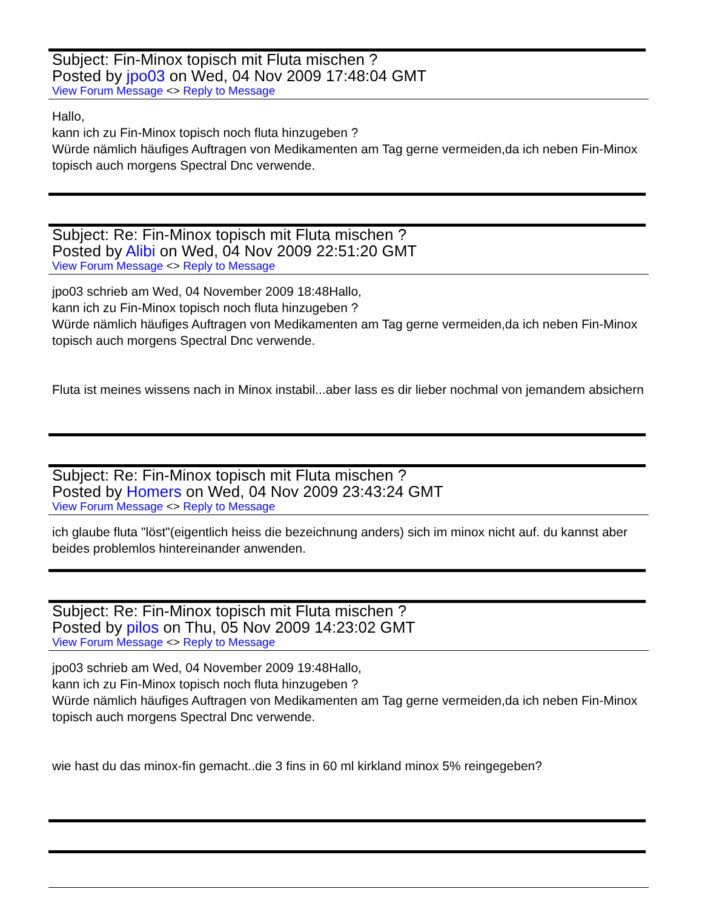Subject: Fin-Minox topisch mit Fluta mischen ?
Posted by jpo03 on Wed, 04 Nov 2009 17:48:04 GMT
View Forum Message <> Reply to Message
Hallo,
kann ich zu Fin-Minox topisch noch fluta hinzugeben ?
Würde nämlich häufiges Auftragen von Medikamenten am Tag gerne vermeiden,da ich neben Fin-Minox topisch auch morgens Spectral Dnc verwende.
Subject: Re: Fin-Minox topisch mit Fluta mischen ?
Posted by Alibi on Wed, 04 Nov 2009 22:51:20 GMT
View Forum Message <> Reply to Message
jpo03 schrieb am Wed, 04 November 2009 18:48Hallo,
kann ich zu Fin-Minox topisch noch fluta hinzugeben ?
Würde nämlich häufiges Auftragen von Medikamenten am Tag gerne vermeiden,da ich neben Fin-Minox topisch auch morgens Spectral Dnc verwende.
Fluta ist meines wissens nach in Minox instabil...aber lass es dir lieber nochmal von jemandem absichern
Subject: Re: Fin-Minox topisch mit Fluta mischen ?
Posted by Homers on Wed, 04 Nov 2009 23:43:24 GMT
View Forum Message <> Reply to Message
ich glaube fluta "löst"(eigentlich heiss die bezeichnung anders) sich im minox nicht auf. du kannst aber beides problemlos hintereinander anwenden.
Subject: Re: Fin-Minox topisch mit Fluta mischen ?
Posted by pilos on Thu, 05 Nov 2009 14:23:02 GMT
View Forum Message <> Reply to Message
jpo03 schrieb am Wed, 04 November 2009 19:48Hallo,
kann ich zu Fin-Minox topisch noch fluta hinzugeben ?
Würde nämlich häufiges Auftragen von Medikamenten am Tag gerne vermeiden,da ich neben Fin-Minox topisch auch morgens Spectral Dnc verwende.
wie hast du das minox-fin gemacht..die 3 fins in 60 ml kirkland minox 5% reingegeben?